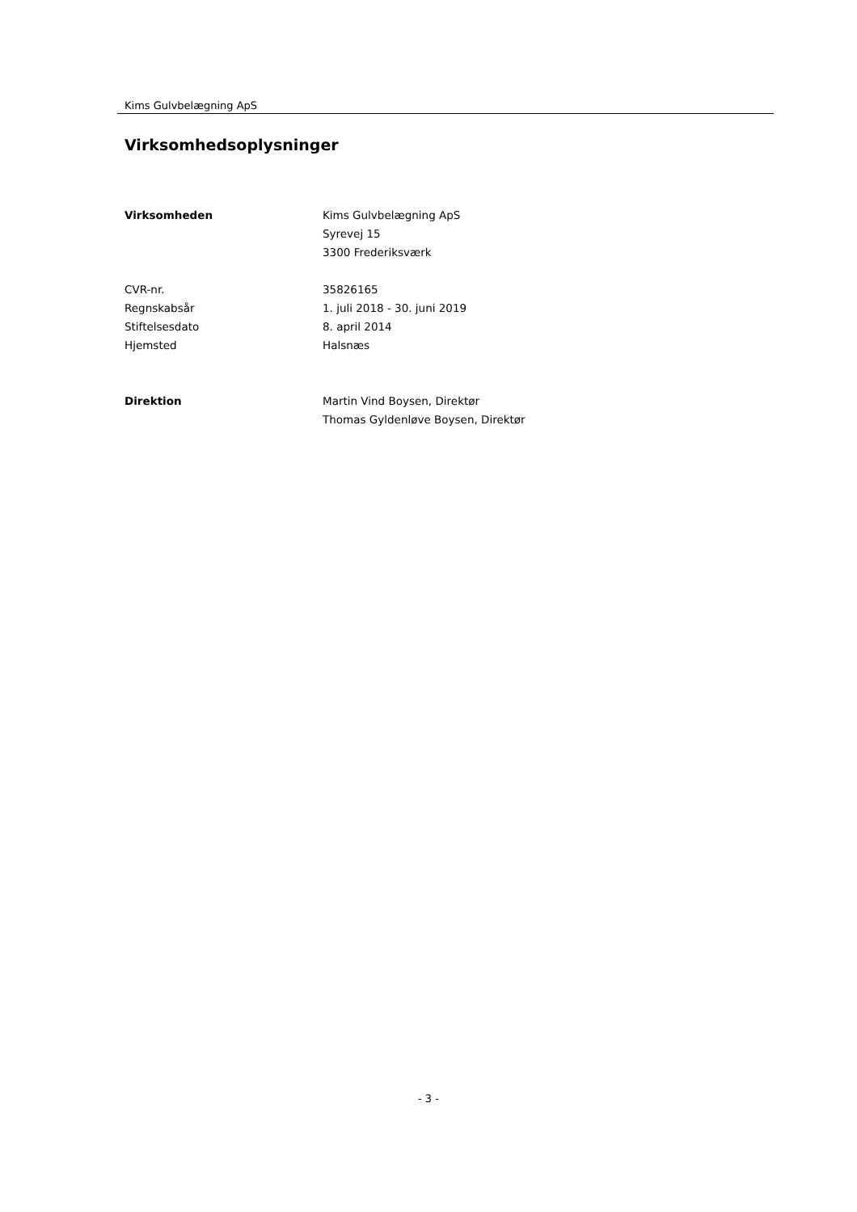Kims Gulvbelægning ApS
Virksomhedsoplysninger
| Virksomheden | Kims Gulvbelægning ApS |
| | Syrevej 15 |
| | 3300 Frederiksværk |
| CVR-nr. | 35826165 |
| Regnskabsår | 1. juli 2018 - 30. juni 2019 |
| Stiftelsesdato | 8. april 2014 |
| Hjemsted | Halsnæs |
| Direktion | Martin Vind Boysen, Direktør |
| | Thomas Gyldenløve Boysen, Direktør |
- 3 -